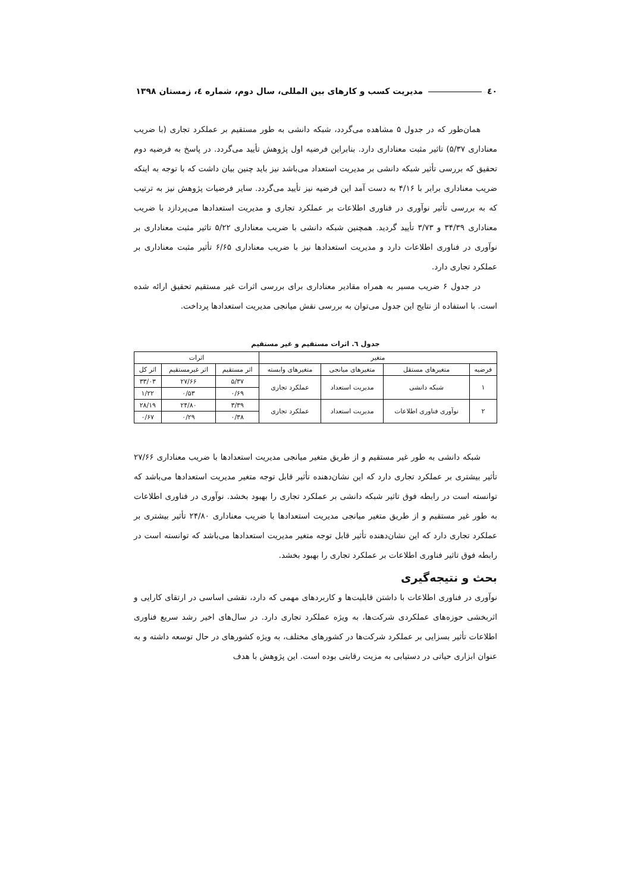٤٠ مدیریت کسب و کارهای بین المللی، سال دوم، شماره ٤، زمستان ١٣٩٨
همان‌طور که در جدول ۵ مشاهده می‌گردد، شبکه دانشی به طور مستقیم بر عملکرد تجاری (با ضریب معناداری ۵/۳۷) تاثیر مثبت معناداری دارد. بنابراین فرضیه اول پژوهش تأیید می‌گردد. در پاسخ به فرضیه دوم تحقیق که بررسی تأثیر شبکه دانشی بر مدیریت استعداد می‌باشد نیز باید چنین بیان داشت که با توجه به اینکه ضریب معناداری برابر با ۴/۱۶ به دست آمد این فرضیه نیز تأیید می‌گردد. سایر فرضیات پژوهش نیز به ترتیب که به بررسی تأثیر نوآوری در فناوری اطلاعات بر عملکرد تجاری و مدیریت استعدادها می‌پردازد با ضریب معناداری ۳۴/۳۹ و ۳/۷۳ تأیید گردید. همچنین شبکه دانشی با ضریب معناداری ۵/۲۲ تاثیر مثبت معناداری بر نوآوری در فناوری اطلاعات دارد و مدیریت استعدادها نیز با ضریب معناداری ۶/۶۵ تأثیر مثبت معناداری بر عملکرد تجاری دارد.
در جدول ۶ ضریب مسیر به همراه مقادیر معناداری برای بررسی اثرات غیر مستقیم تحقیق ارائه شده است. با استفاده از نتایج این جدول می‌توان به بررسی نقش میانجی مدیریت استعدادها پرداخت.
جدول ٦. اثرات مستقیم و غیر مستقیم
| متغیر | | | | اثرات | | |
| --- | --- | --- | --- | --- | --- | --- |
| فرضیه | متغیرهای مستقل | متغیرهای میانجی | متغیرهای وابسته | اثر مستقیم | اثر غیرمستقیم | اثر کل |
| ۱ | شبکه دانشی | مدیریت استعداد | عملکرد تجاری | ۵/۳۷ | ۲۷/۶۶ | ۳۳/۰۳ |
| | | | | ۰/۶۹ | ۰/۵۳ | ۱/۲۲ |
| ۲ | نوآوری فناوری اطلاعات | مدیریت استعداد | عملکرد تجاری | ۳/۳۹ | ۲۴/۸۰ | ۲۸/۱۹ |
| | | | | ۰/۳۸ | ۰/۲۹ | ۰/۶۷ |
شبکه دانشی به طور غیر مستقیم و از طریق متغیر میانجی مدیریت استعدادها با ضریب معناداری ۲۷/۶۶ تأثیر بیشتری بر عملکرد تجاری دارد که این نشان‌دهنده تأثیر قابل توجه متغیر مدیریت استعدادها می‌باشد که توانسته است در رابطه فوق تاثیر شبکه دانشی بر عملکرد تجاری را بهبود بخشد. نوآوری در فناوری اطلاعات به طور غیر مستقیم و از طریق متغیر میانجی مدیریت استعدادها با ضریب معناداری ۲۴/۸۰ تأثیر بیشتری بر عملکرد تجاری دارد که این نشان‌دهنده تأثیر قابل توجه متغیر مدیریت استعدادها می‌باشد که توانسته است در رابطه فوق تاثیر فناوری اطلاعات بر عملکرد تجاری را بهبود بخشد.
بحث و نتیجه‌گیری
نوآوری در فناوری اطلاعات با داشتن قابلیت‌ها و کاربردهای مهمی که دارد، نقشی اساسی در ارتقای کارایی و اثربخشی حوزه‌های عملکردی شرکت‌ها، به ویژه عملکرد تجاری دارد. در سال‌های اخیر رشد سریع فناوری اطلاعات تأثیر بسزایی بر عملکرد شرکت‌ها در کشورهای مختلف، به ویژه کشورهای در حال توسعه داشته و به عنوان ابزاری حیاتی در دستیابی به مزیت رقابتی بوده است. این پژوهش با هدف